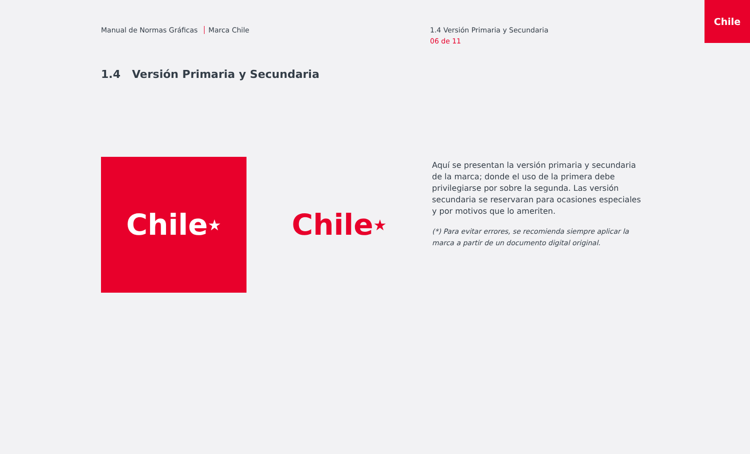Chile
Manual de Normas Gráficas Marca Chile 1.4 Versión Primaria y Secundaria
06 de 11
1.4 Versión Primaria y Secundaria
Chile ★
Chile ★
Aquí se presentan la versión primaria y secundaria de la marca; donde el uso de la primera debe privilegiarse por sobre la segunda. Las versión secundaria se reservaran para ocasiones especiales y por motivos que lo ameriten.
(*) Para evitar errores, se recomienda siempre aplicar la marca a partir de un documento digital original.